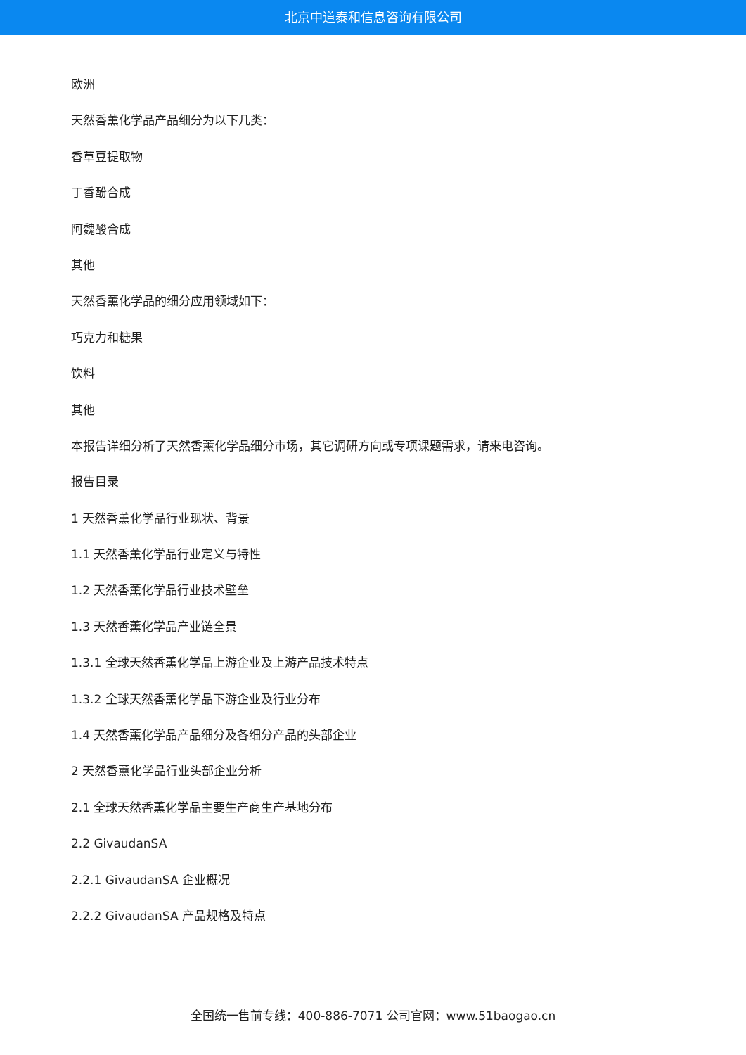北京中道泰和信息咨询有限公司
欧洲
天然香薰化学品产品细分为以下几类：
香草豆提取物
丁香酚合成
阿魏酸合成
其他
天然香薰化学品的细分应用领域如下：
巧克力和糖果
饮料
其他
本报告详细分析了天然香薰化学品细分市场，其它调研方向或专项课题需求，请来电咨询。
报告目录
1 天然香薰化学品行业现状、背景
1.1 天然香薰化学品行业定义与特性
1.2 天然香薰化学品行业技术壁垒
1.3 天然香薰化学品产业链全景
1.3.1 全球天然香薰化学品上游企业及上游产品技术特点
1.3.2 全球天然香薰化学品下游企业及行业分布
1.4 天然香薰化学品产品细分及各细分产品的头部企业
2 天然香薰化学品行业头部企业分析
2.1 全球天然香薰化学品主要生产商生产基地分布
2.2 GivaudanSA
2.2.1 GivaudanSA 企业概况
2.2.2 GivaudanSA 产品规格及特点
全国统一售前专线：400-886-7071 公司官网：www.51baogao.cn